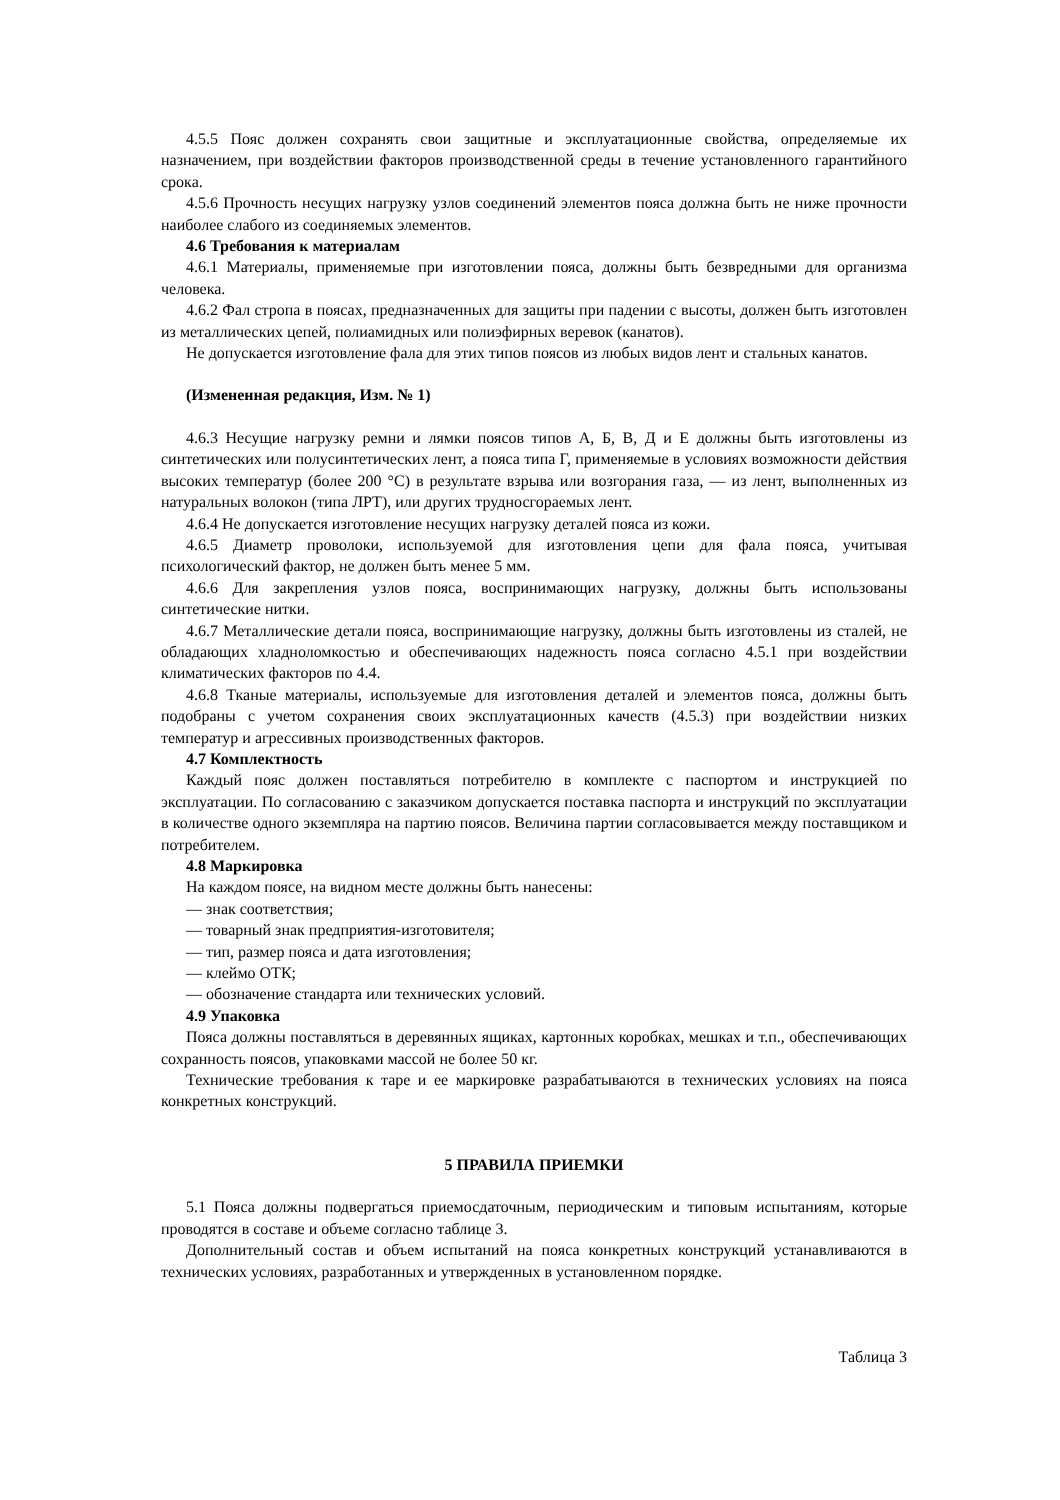4.5.5 Пояс должен сохранять свои защитные и эксплуатационные свойства, определяемые их назначением, при воздействии факторов производственной среды в течение установленного гарантийного срока.
4.5.6 Прочность несущих нагрузку узлов соединений элементов пояса должна быть не ниже прочности наиболее слабого из соединяемых элементов.
4.6 Требования к материалам
4.6.1 Материалы, применяемые при изготовлении пояса, должны быть безвредными для организма человека.
4.6.2 Фал стропа в поясах, предназначенных для защиты при падении с высоты, должен быть изготовлен из металлических цепей, полиамидных или полиэфирных веревок (канатов).
Не допускается изготовление фала для этих типов поясов из любых видов лент и стальных канатов.
(Измененная редакция, Изм. № 1)
4.6.3 Несущие нагрузку ремни и лямки поясов типов А, Б, В, Д и Е должны быть изготовлены из синтетических или полусинтетических лент, а пояса типа Г, применяемые в условиях возможности действия высоких температур (более 200 °С) в результате взрыва или возгорания газа, — из лент, выполненных из натуральных волокон (типа ЛРТ), или других трудносгораемых лент.
4.6.4 Не допускается изготовление несущих нагрузку деталей пояса из кожи.
4.6.5 Диаметр проволоки, используемой для изготовления цепи для фала пояса, учитывая психологический фактор, не должен быть менее 5 мм.
4.6.6 Для закрепления узлов пояса, воспринимающих нагрузку, должны быть использованы синтетические нитки.
4.6.7 Металлические детали пояса, воспринимающие нагрузку, должны быть изготовлены из сталей, не обладающих хладноломкостью и обеспечивающих надежность пояса согласно 4.5.1 при воздействии климатических факторов по 4.4.
4.6.8 Тканые материалы, используемые для изготовления деталей и элементов пояса, должны быть подобраны с учетом сохранения своих эксплуатационных качеств (4.5.3) при воздействии низких температур и агрессивных производственных факторов.
4.7 Комплектность
Каждый пояс должен поставляться потребителю в комплекте с паспортом и инструкцией по эксплуатации. По согласованию с заказчиком допускается поставка паспорта и инструкций по эксплуатации в количестве одного экземпляра на партию поясов. Величина партии согласовывается между поставщиком и потребителем.
4.8 Маркировка
На каждом поясе, на видном месте должны быть нанесены:
— знак соответствия;
— товарный знак предприятия-изготовителя;
— тип, размер пояса и дата изготовления;
— клеймо ОТК;
— обозначение стандарта или технических условий.
4.9 Упаковка
Пояса должны поставляться в деревянных ящиках, картонных коробках, мешках и т.п., обеспечивающих сохранность поясов, упаковками массой не более 50 кг.
Технические требования к таре и ее маркировке разрабатываются в технических условиях на пояса конкретных конструкций.
5 ПРАВИЛА ПРИЕМКИ
5.1 Пояса должны подвергаться приемосдаточным, периодическим и типовым испытаниям, которые проводятся в составе и объеме согласно таблице 3.
Дополнительный состав и объем испытаний на пояса конкретных конструкций устанавливаются в технических условиях, разработанных и утвержденных в установленном порядке.
Таблица 3